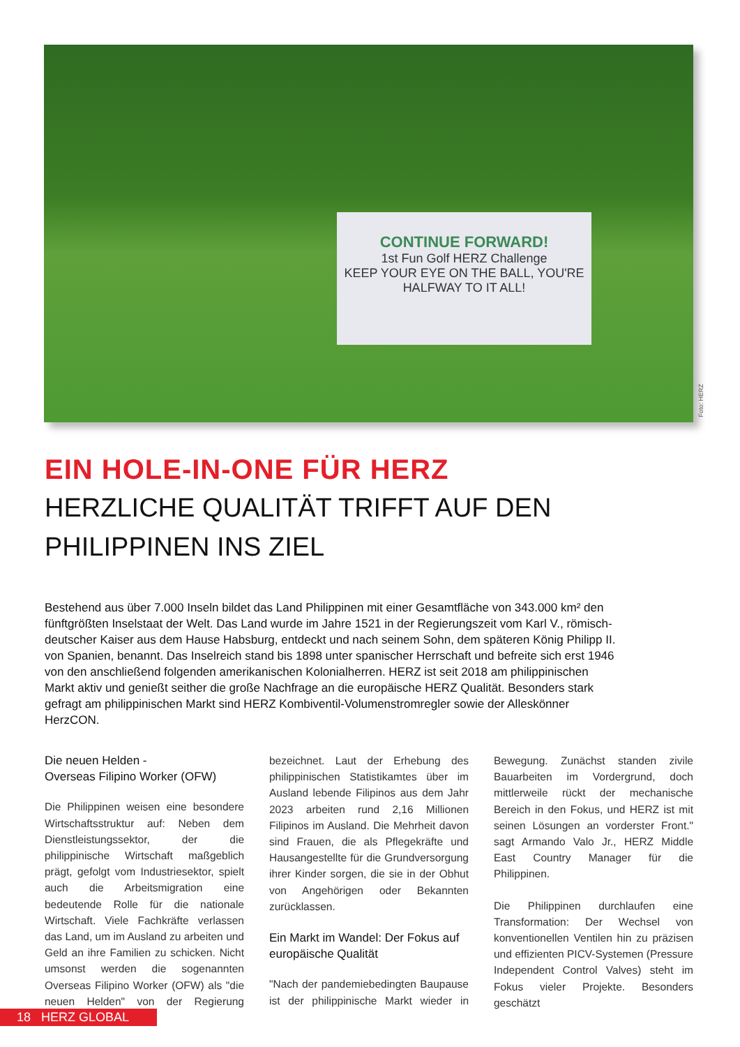CONTINUE FORWARD!
1st Fun Golf HERZ Challenge
KEEP YOUR EYE ON THE BALL, YOU'RE HALFWAY TO IT ALL!
Foto: HERZ
EIN HOLE-IN-ONE FÜR HERZ
HERZLICHE QUALITÄT TRIFFT AUF DEN PHILIPPINEN INS ZIEL
Bestehend aus über 7.000 Inseln bildet das Land Philippinen mit einer Gesamtfläche von 343.000 km² den fünftgrößten Inselstaat der Welt. Das Land wurde im Jahre 1521 in der Regierungszeit vom Karl V., römisch-deutscher Kaiser aus dem Hause Habsburg, entdeckt und nach seinem Sohn, dem späteren König Philipp II. von Spanien, benannt. Das Inselreich stand bis 1898 unter spanischer Herrschaft und befreite sich erst 1946 von den anschließend folgenden amerikanischen Kolonialherren. HERZ ist seit 2018 am philippinischen Markt aktiv und genießt seither die große Nachfrage an die europäische HERZ Qualität. Besonders stark gefragt am philippinischen Markt sind HERZ Kombiventil-Volumenstromregler sowie der Alleskönner HerzCON.
Die neuen Helden -
Overseas Filipino Worker (OFW)
Die Philippinen weisen eine besondere Wirtschaftsstruktur auf: Neben dem Dienstleistungssektor, der die philippinische Wirtschaft maßgeblich prägt, gefolgt vom Industriesektor, spielt auch die Arbeitsmigration eine bedeutende Rolle für die nationale Wirtschaft. Viele Fachkräfte verlassen das Land, um im Ausland zu arbeiten und Geld an ihre Familien zu schicken. Nicht umsonst werden die sogenannten Overseas Filipino Worker (OFW) als "die neuen Helden" von der Regierung bezeichnet. Laut der Erhebung des philippinischen Statistikamtes über im Ausland lebende Filipinos aus dem Jahr 2023 arbeiten rund 2,16 Millionen Filipinos im Ausland. Die Mehrheit davon sind Frauen, die als Pflegekräfte und Hausangestellte für die Grundversorgung ihrer Kinder sorgen, die sie in der Obhut von Angehörigen oder Bekannten zurücklassen.
Ein Markt im Wandel: Der Fokus auf europäische Qualität
"Nach der pandemiebedingten Baupause ist der philippinische Markt wieder in Bewegung. Zunächst standen zivile Bauarbeiten im Vordergrund, doch mittlerweile rückt der mechanische Bereich in den Fokus, und HERZ ist mit seinen Lösungen an vorderster Front." sagt Armando Valo Jr., HERZ Middle East Country Manager für die Philippinen.
Die Philippinen durchlaufen eine Transformation: Der Wechsel von konventionellen Ventilen hin zu präzisen und effizienten PICV-Systemen (Pressure Independent Control Valves) steht im Fokus vieler Projekte. Besonders geschätzt
18 HERZ GLOBAL